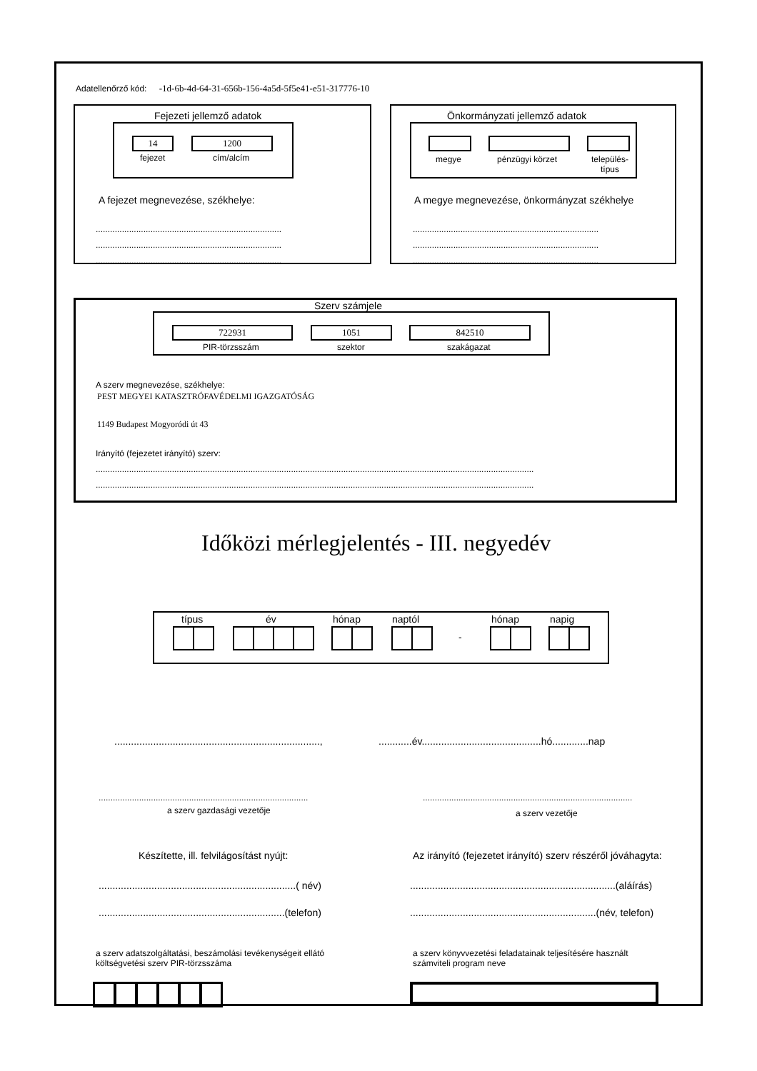Adatellenőrző kód: -1d-6b-4d-64-31-656b-156-4a5d-5f5e41-e51-317776-10
Fejezeti jellemző adatok
14 1200
fejezet cím/alcím
A fejezet megnevezése, székhelye:
..............................................................................
..............................................................................
..............................................................................
Önkormányzati jellemző adatok
megye pénzügyi körzet
település-
típus
A megye megnevezése, önkormányzat székhelye
..............................................................................
..............................................................................
..............................................................................
Szerv számjele
722931 1051 842510
PIR-törzsszám szektor szakágazat
A szerv megnevezése, székhelye:
PEST MEGYEI KATASZTRÓFAVÉDELMI IGAZGATÓSÁG
1149 Budapest Mogyoródi út 43
Irányító (fejezetet irányító) szerv:
........................................................................................................................................................................................
........................................................................................................................................................................................
Időközi mérlegjelentés - III. negyedév
típus év hónap naptól hónap napig
-
.........................................................................., ............év...........................................hó.............nap
........................................................................................
a szerv gazdasági vezetője
........................................................................................
a szerv vezetője
Készítette, ill. felvilágosítást nyújt: Az irányító (fejezetet irányító) szerv részéről jóváhagyta:
.......................................................................( név) ..........................................................................(aláírás)
...................................................................(telefon) ...................................................................(név, telefon)
a szerv adatszolgáltatási, beszámolási tevékenységeit ellátó
költségvetési szerv PIR-törzsszáma
a szerv könyvvezetési feladatainak teljesítésére használt
számviteli program neve